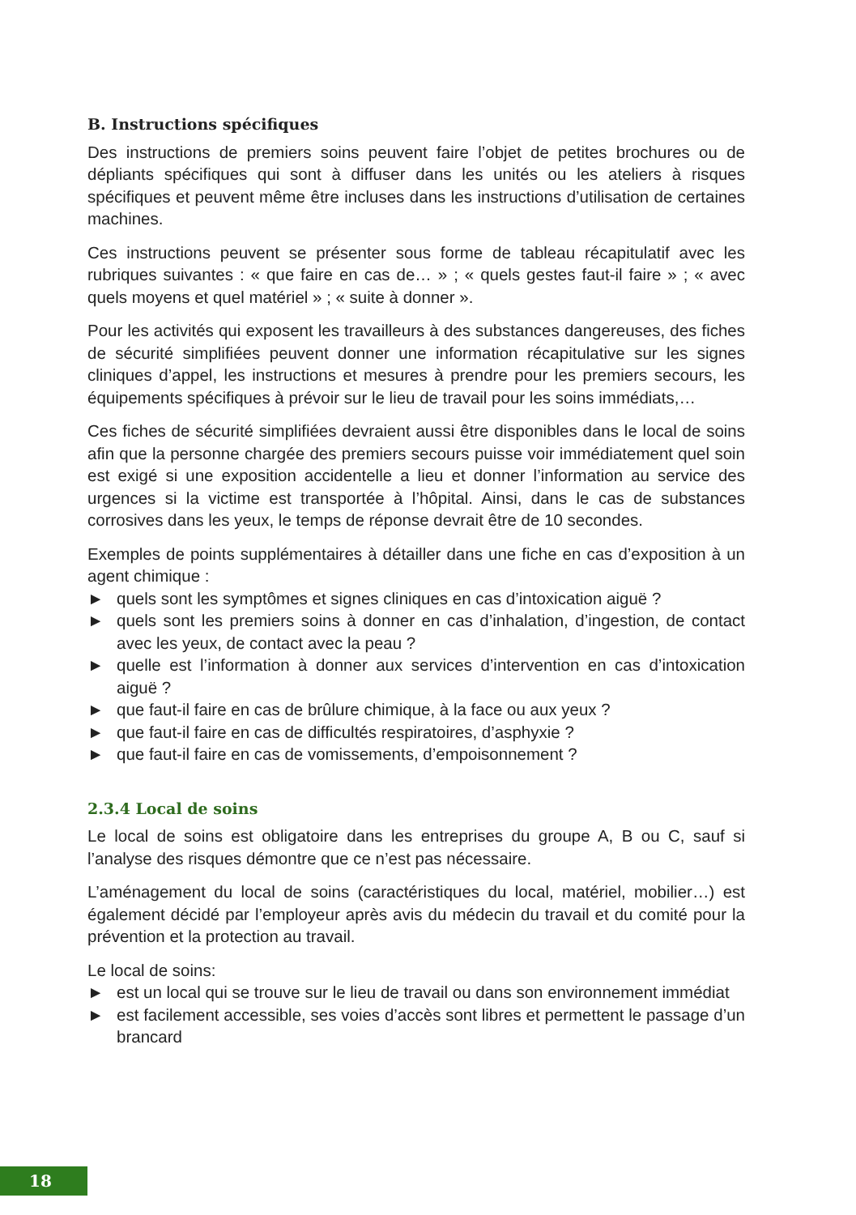B. Instructions spécifiques
Des instructions de premiers soins peuvent faire l’objet de petites brochures ou de dépliants spécifiques qui sont à diffuser dans les unités ou les ateliers à risques spécifiques et peuvent même être incluses dans les instructions d’utilisation de certaines machines.
Ces instructions peuvent se présenter sous forme de tableau récapitulatif avec les rubriques suivantes : « que faire en cas de… » ; « quels gestes faut-il faire » ; « avec quels moyens et quel matériel » ; « suite à donner ».
Pour les activités qui exposent les travailleurs à des substances dangereuses, des fiches de sécurité simplifiées peuvent donner une information récapitulative sur les signes cliniques d’appel, les instructions et mesures à prendre pour les premiers secours, les équipements spécifiques à prévoir sur le lieu de travail pour les soins immédiats,…
Ces fiches de sécurité simplifiées devraient aussi être disponibles dans le local de soins afin que la personne chargée des premiers secours puisse voir immédiatement quel soin est exigé si une exposition accidentelle a lieu et donner l’information au service des urgences si la victime est transportée à l’hôpital. Ainsi, dans le cas de substances corrosives dans les yeux, le temps de réponse devrait être de 10 secondes.
Exemples de points supplémentaires à détailler dans une fiche en cas d’exposition à un agent chimique :
► quels sont les symptômes et signes cliniques en cas d’intoxication aiguë ?
► quels sont les premiers soins à donner en cas d’inhalation, d’ingestion, de contact avec les yeux, de contact avec la peau ?
► quelle est l’information à donner aux services d’intervention en cas d’intoxication aiguë ?
► que faut-il faire en cas de brûlure chimique, à la face ou aux yeux ?
► que faut-il faire en cas de difficultés respiratoires, d’asphyxie ?
► que faut-il faire en cas de vomissements, d’empoisonnement ?
2.3.4 Local de soins
Le local de soins est obligatoire dans les entreprises du groupe A, B ou C, sauf si l’analyse des risques démontre que ce n’est pas nécessaire.
L’aménagement du local de soins (caractéristiques du local, matériel, mobilier…) est également décidé par l’employeur après avis du médecin du travail et du comité pour la prévention et la protection au travail.
Le local de soins:
► est un local qui se trouve sur le lieu de travail ou dans son environnement immédiat
► est facilement accessible, ses voies d’accès sont libres et permettent le passage d’un brancard
18